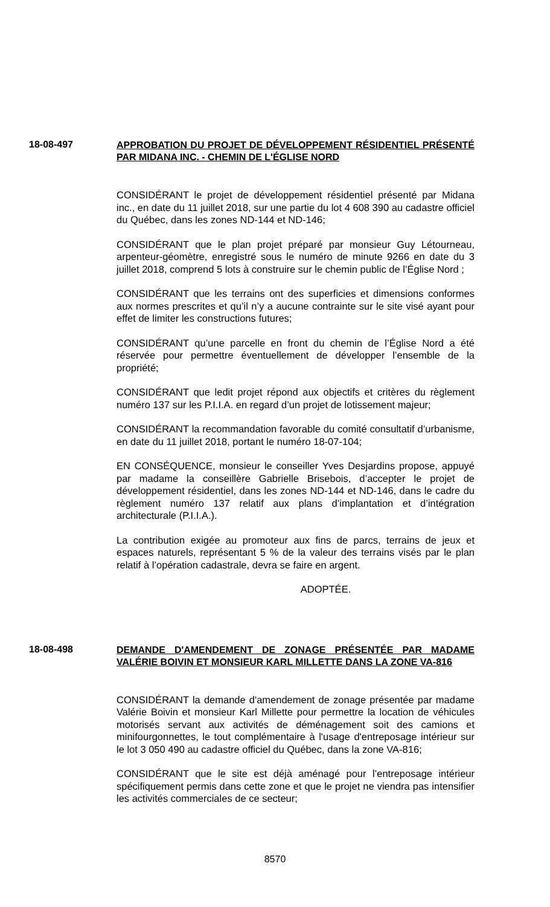18-08-497
APPROBATION DU PROJET DE DÉVELOPPEMENT RÉSIDENTIEL PRÉSENTÉ PAR MIDANA INC. - CHEMIN DE L'ÉGLISE NORD
CONSIDÉRANT le projet de développement résidentiel présenté par Midana inc., en date du 11 juillet 2018, sur une partie du lot 4 608 390 au cadastre officiel du Québec, dans les zones ND-144 et ND-146;
CONSIDÉRANT que le plan projet préparé par monsieur Guy Létourneau, arpenteur-géomètre, enregistré sous le numéro de minute 9266 en date du 3 juillet 2018, comprend 5 lots à construire sur le chemin public de l’Église Nord ;
CONSIDÉRANT que les terrains ont des superficies et dimensions conformes aux normes prescrites et qu’il n’y a aucune contrainte sur le site visé ayant pour effet de limiter les constructions futures;
CONSIDÉRANT qu’une parcelle en front du chemin de l’Église Nord a été réservée pour permettre éventuellement de développer l’ensemble de la propriété;
CONSIDÉRANT que ledit projet répond aux objectifs et critères du règlement numéro 137 sur les P.I.I.A. en regard d’un projet de lotissement majeur;
CONSIDÉRANT la recommandation favorable du comité consultatif d’urbanisme, en date du 11 juillet 2018, portant le numéro 18-07-104;
EN CONSÉQUENCE, monsieur le conseiller Yves Desjardins propose, appuyé par madame la conseillère Gabrielle Brisebois, d’accepter le projet de développement résidentiel, dans les zones ND-144 et ND-146, dans le cadre du règlement numéro 137 relatif aux plans d’implantation et d’intégration architecturale (P.I.I.A.).
La contribution exigée au promoteur aux fins de parcs, terrains de jeux et espaces naturels, représentant 5 % de la valeur des terrains visés par le plan relatif à l’opération cadastrale, devra se faire en argent.
ADOPTÉE.
18-08-498
DEMANDE D'AMENDEMENT DE ZONAGE PRÉSENTÉE PAR MADAME VALÉRIE BOIVIN ET MONSIEUR KARL MILLETTE DANS LA ZONE VA-816
CONSIDÉRANT la demande d'amendement de zonage présentée par madame Valérie Boivin et monsieur Karl Millette pour permettre la location de véhicules motorisés servant aux activités de déménagement soit des camions et minifourgonnettes, le tout complémentaire à l'usage d'entreposage intérieur sur le lot 3 050 490 au cadastre officiel du Québec, dans la zone VA-816;
CONSIDÉRANT que le site est déjà aménagé pour l’entreposage intérieur spécifiquement permis dans cette zone et que le projet ne viendra pas intensifier les activités commerciales de ce secteur;
8570